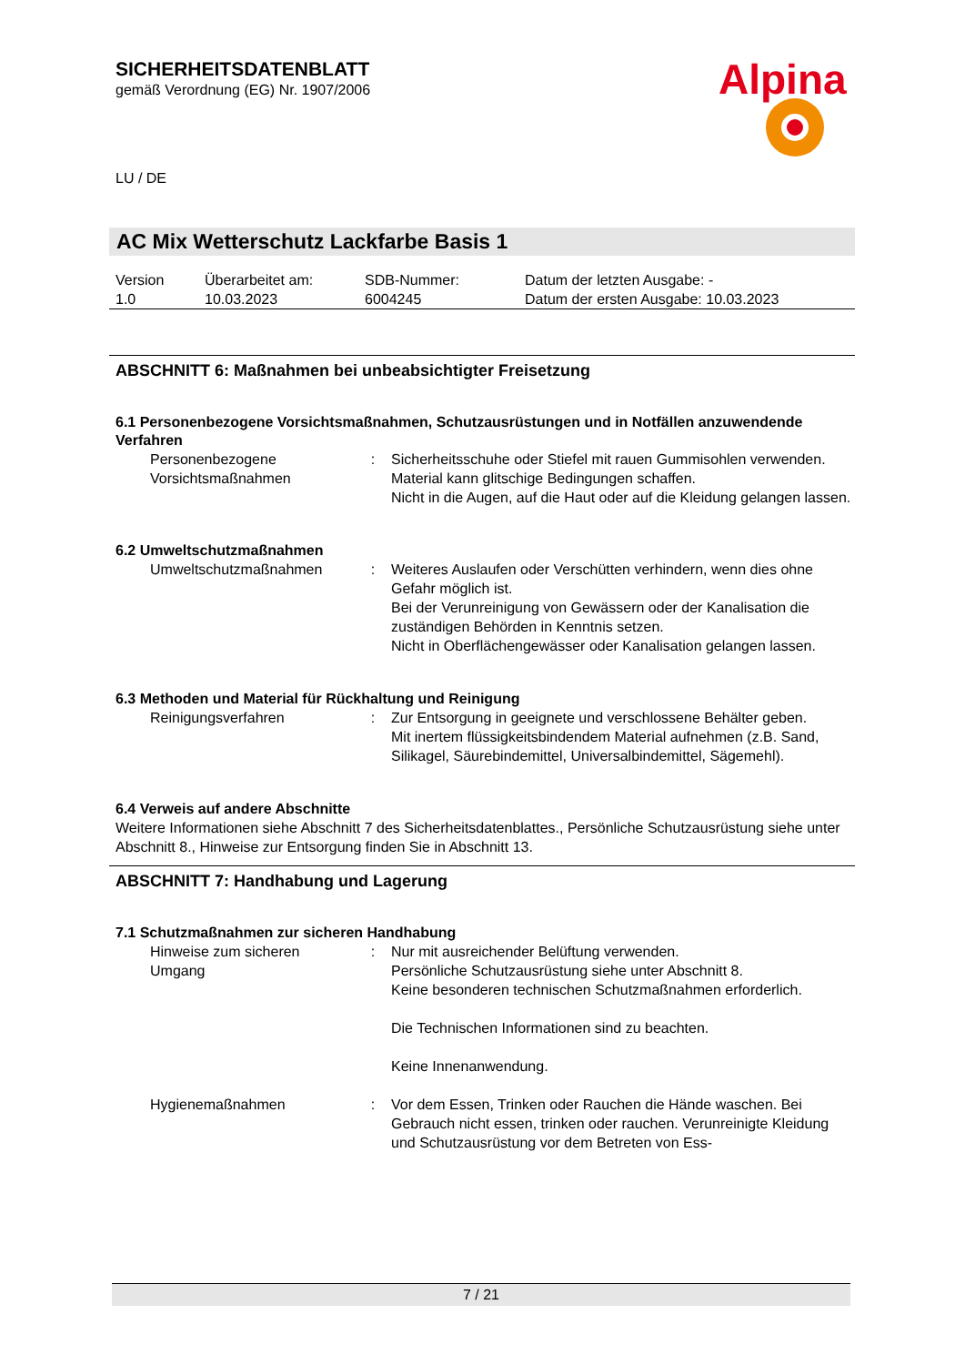Alpina
SICHERHEITSDATENBLATT
gemäß Verordnung (EG) Nr. 1907/2006
LU / DE
AC Mix Wetterschutz Lackfarbe Basis 1
| Version 1.0 | Überarbeitet am: 10.03.2023 | SDB-Nummer: 6004245 | Datum der letzten Ausgabe: - Datum der ersten Ausgabe: 10.03.2023 |
ABSCHNITT 6: Maßnahmen bei unbeabsichtigter Freisetzung
6.1 Personenbezogene Vorsichtsmaßnahmen, Schutzausrüstungen und in Notfällen anzuwendende Verfahren
| Personenbezogene Vorsichtsmaßnahmen | : | Sicherheitsschuhe oder Stiefel mit rauen Gummisohlen verwenden. Material kann glitschige Bedingungen schaffen. Nicht in die Augen, auf die Haut oder auf die Kleidung gelangen lassen. |
6.2 Umweltschutzmaßnahmen
| Umweltschutzmaßnahmen | : | Weiteres Auslaufen oder Verschütten verhindern, wenn dies ohne Gefahr möglich ist. Bei der Verunreinigung von Gewässern oder der Kanalisation die zuständigen Behörden in Kenntnis setzen. Nicht in Oberflächengewässer oder Kanalisation gelangen lassen. |
6.3 Methoden und Material für Rückhaltung und Reinigung
| Reinigungsverfahren | : | Zur Entsorgung in geeignete und verschlossene Behälter geben. Mit inertem flüssigkeitsbindendem Material aufnehmen (z.B. Sand, Silikagel, Säurebindemittel, Universalbindemittel, Sägemehl). |
6.4 Verweis auf andere Abschnitte
Weitere Informationen siehe Abschnitt 7 des Sicherheitsdatenblattes., Persönliche Schutzausrüstung siehe unter Abschnitt 8., Hinweise zur Entsorgung finden Sie in Abschnitt 13.
ABSCHNITT 7: Handhabung und Lagerung
7.1 Schutzmaßnahmen zur sicheren Handhabung
| Hinweise zum sicheren Umgang | : | Nur mit ausreichender Belüftung verwenden. Persönliche Schutzausrüstung siehe unter Abschnitt 8. Keine besonderen technischen Schutzmaßnahmen erforderlich. Die Technischen Informationen sind zu beachten. Keine Innenanwendung. |
| Hygienemaßnahmen | : | Vor dem Essen, Trinken oder Rauchen die Hände waschen. Bei Gebrauch nicht essen, trinken oder rauchen. Verunreinigte Kleidung und Schutzausrüstung vor dem Betreten von Ess- |
7 / 21